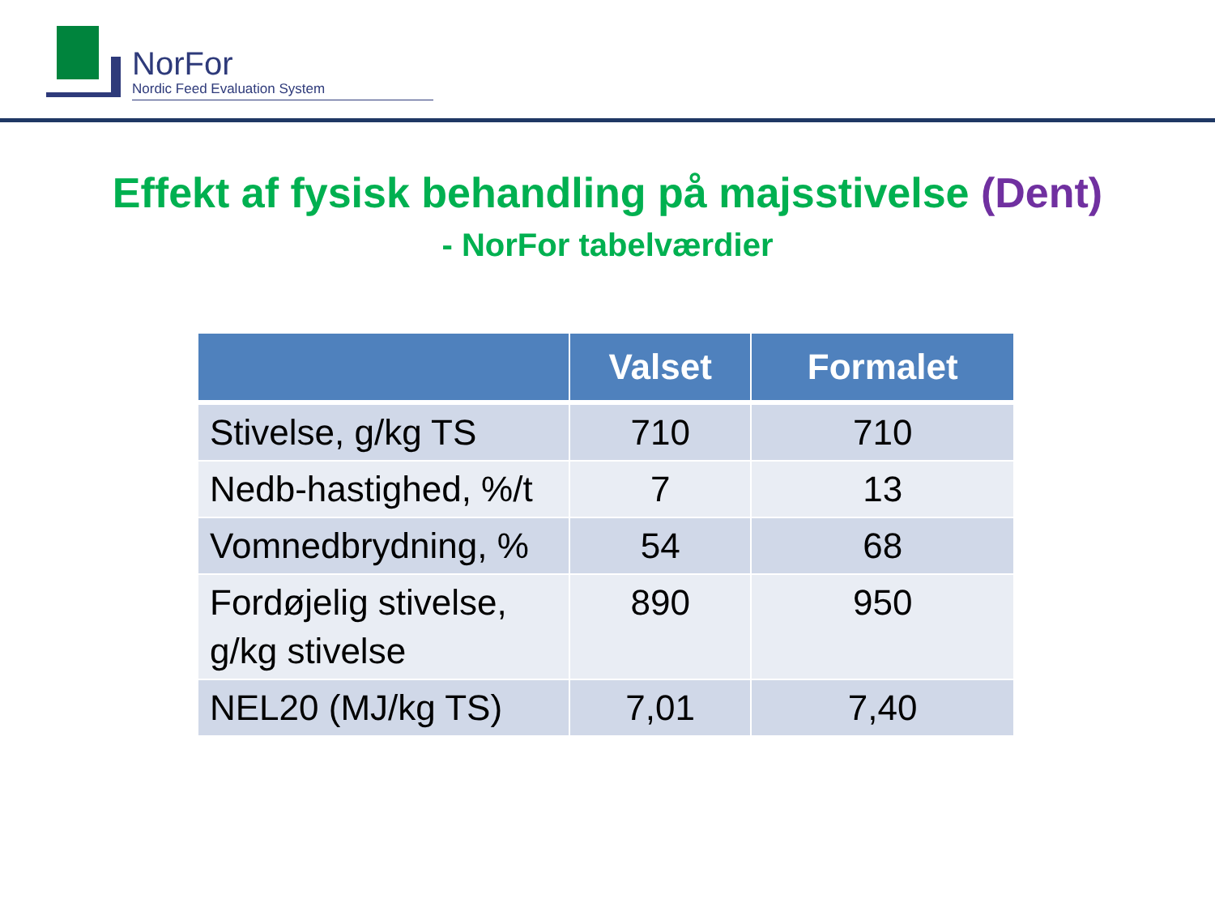NorFor
Nordic Feed Evaluation System
Effekt af fysisk behandling på majsstivelse (Dent)
- NorFor tabelværdier
| | Valset | Formalet |
| --- | --- | --- |
| Stivelse, g/kg TS | 710 | 710 |
| Nedb-hastighed, %/t | 7 | 13 |
| Vomnedbrydning, % | 54 | 68 |
| Fordøjelig stivelse, g/kg stivelse | 890 | 950 |
| NEL20 (MJ/kg TS) | 7,01 | 7,40 |